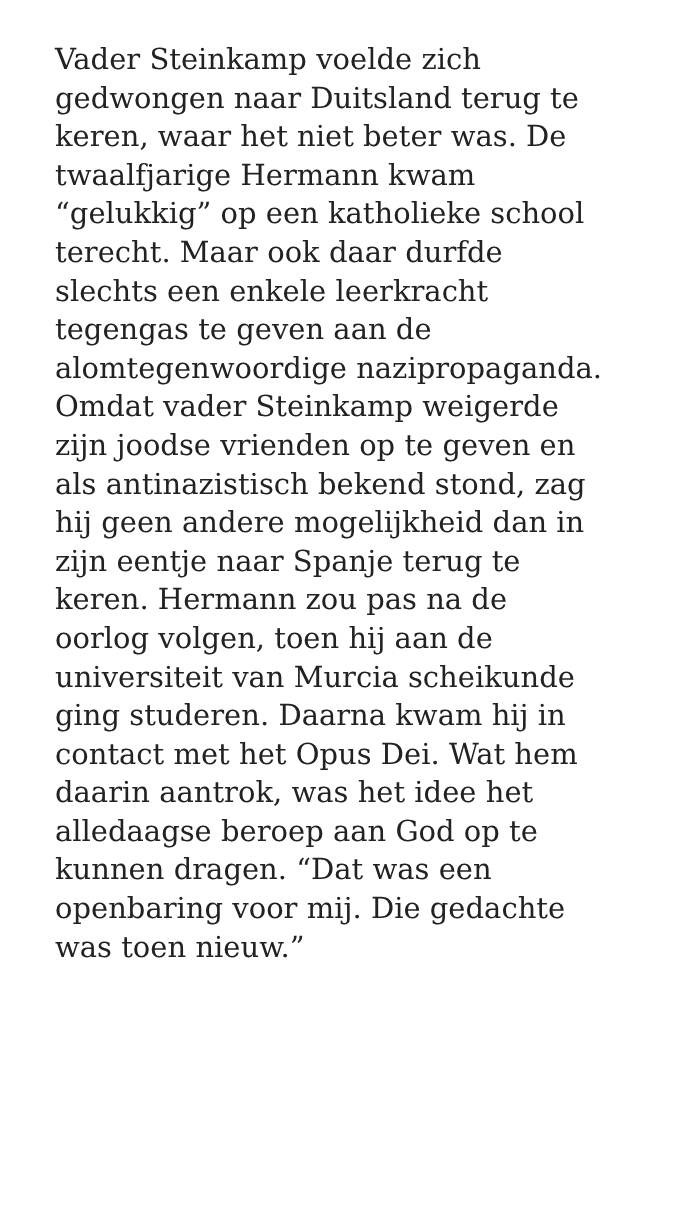Vader Steinkamp voelde zich
gedwongen naar Duitsland terug te
keren, waar het niet beter was. De
twaalfjarige Hermann kwam
“gelukkig” op een katholieke school
terecht. Maar ook daar durfde
slechts een enkele leerkracht
tegengas te geven aan de
alomtegenwoordige nazipropaganda.
Omdat vader Steinkamp weigerde
zijn joodse vrienden op te geven en
als antinazistisch bekend stond, zag
hij geen andere mogelijkheid dan in
zijn eentje naar Spanje terug te
keren. Hermann zou pas na de
oorlog volgen, toen hij aan de
universiteit van Murcia scheikunde
ging studeren. Daarna kwam hij in
contact met het Opus Dei. Wat hem
daarin aantrok, was het idee het
alledaagse beroep aan God op te
kunnen dragen. “Dat was een
openbaring voor mij. Die gedachte
was toen nieuw.”